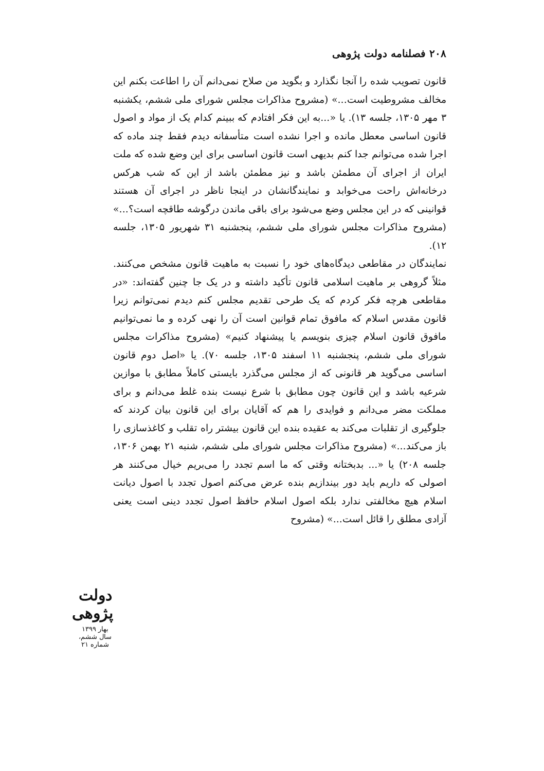۲۰۸ فصلنامه دولت پژوهی
قانون تصویب شده را آنجا نگذارد و بگوید من صلاح نمی‌دانم آن را اطاعت بکنم این مخالف مشروطیت است...» (مشروح مذاکرات مجلس شورای ملی ششم، یکشنبه ۳ مهر ۱۳۰۵، جلسه ۱۳). یا «...به این فکر افتادم که ببینم کدام یک از مواد و اصول قانون اساسی معطل مانده و اجرا نشده است متأسفانه دیدم فقط چند ماده که اجرا شده می‌توانم جدا کنم بدیهی است قانون اساسی برای این وضع شده که ملت ایران از اجرای آن مطمئن باشد و نیز مطمئن باشد از این که شب هرکس درخانه‌اش راحت می‌خوابد و نمایندگانشان در اینجا ناظر در اجرای آن هستند قوانینی که در این مجلس وضع می‌شود برای باقی ماندن درگوشه طاقچه است؟...» (مشروح مذاکرات مجلس شورای ملی ششم، پنجشنبه ۳۱ شهریور ۱۳۰۵، جلسه ۱۲).
نمایندگان در مقاطعی دیدگاه‌های خود را نسبت به ماهیت قانون مشخص می‌کنند. مثلاً گروهی بر ماهیت اسلامی قانون تأکید داشته و در یک جا چنین گفته‌اند: «در مقاطعی هرچه فکر کردم که یک طرحی تقدیم مجلس کنم دیدم نمی‌توانم زیرا قانون مقدس اسلام که مافوق تمام قوانین است آن را نهی کرده و ما نمی‌توانیم مافوق قانون اسلام چیزی بنویسم یا پیشنهاد کنیم» (مشروح مذاکرات مجلس شورای ملی ششم، پنجشنبه ۱۱ اسفند ۱۳۰۵، جلسه ۷۰). یا «اصل دوم قانون اساسی می‌گوید هر قانونی که از مجلس می‌گذرد بایستی کاملاً مطابق با موازین شرعیه باشد و این قانون چون مطابق با شرع نیست بنده غلط می‌دانم و برای مملکت مضر می‌دانم و فوایدی را هم که آقایان برای این قانون بیان کردند که جلوگیری از تقلبات می‌کند به عقیده بنده این قانون بیشتر راه تقلب و کاغذسازی را باز می‌کند...» (مشروح مذاکرات مجلس شورای ملی ششم، شنبه ۲۱ بهمن ۱۳۰۶، جلسه ۲۰۸) یا «... بدبختانه وقتی که ما اسم تجدد را می‌بریم خیال می‌کنند هر اصولی که داریم باید دور بیندازیم بنده عرض می‌کنم اصول تجدد با اصول دیانت اسلام هیچ مخالفتی ندارد بلکه اصول اسلام حافظ اصول تجدد دینی است یعنی آزادی مطلق را قائل است...» (مشروح
دولت پژوهی
بهار ۱۳۹۹
سال ششم، شماره ۲۱